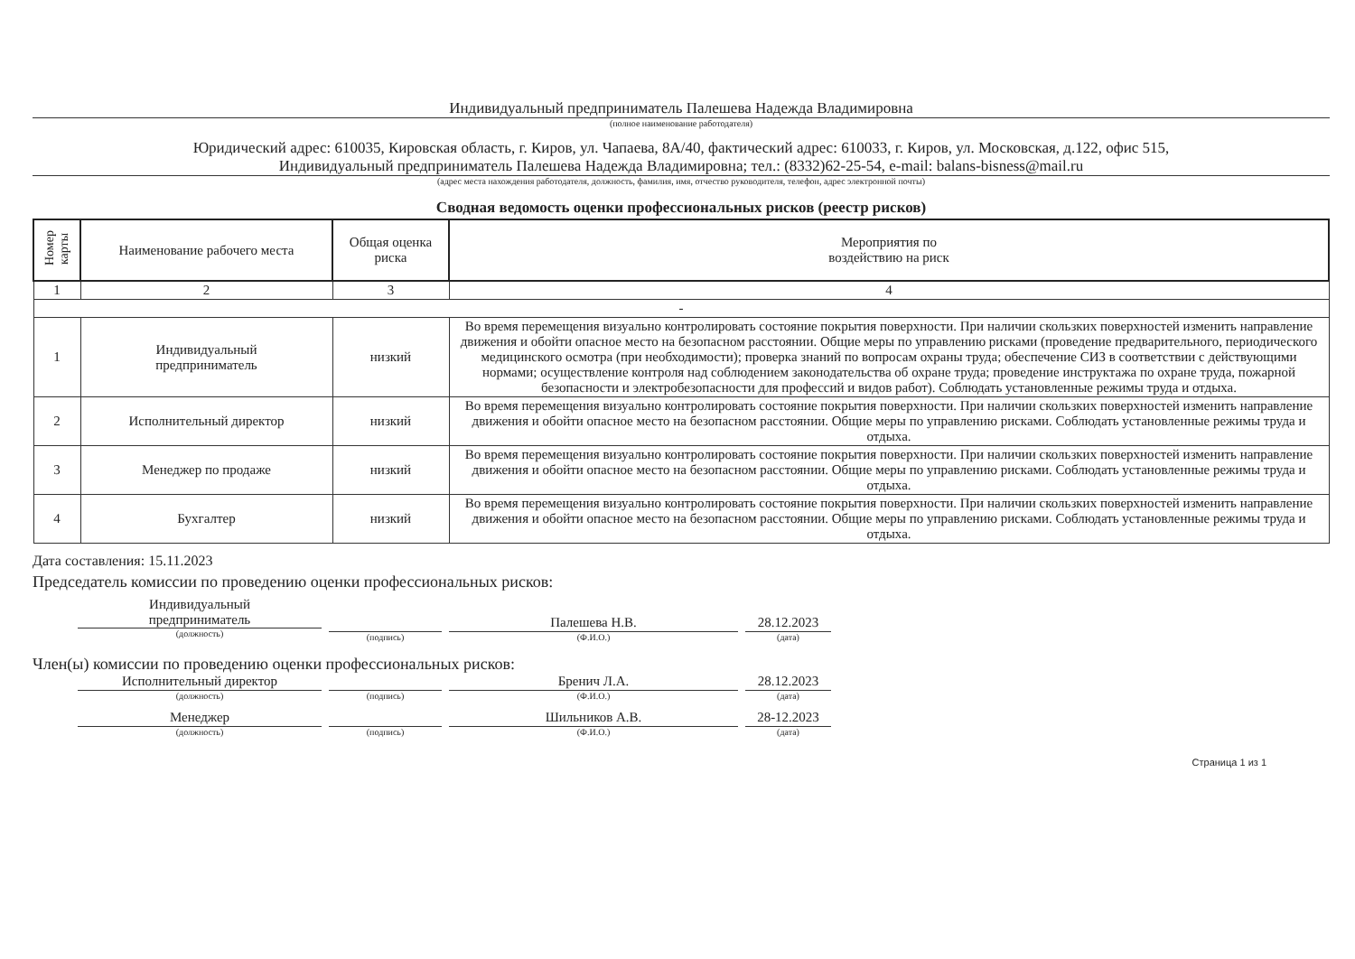Индивидуальный предприниматель Палешева Надежда Владимировна
(полное наименование работодателя)
Юридический адрес: 610035, Кировская область, г. Киров, ул. Чапаева, 8А/40, фактический адрес: 610033, г. Киров, ул. Московская, д.122, офис 515,
Индивидуальный предприниматель Палешева Надежда Владимировна; тел.: (8332)62-25-54, e-mail: balans-bisness@mail.ru
(адрес места нахождения работодателя, должность, фамилия, имя, отчество руководителя, телефон, адрес электронной почты)
Сводная ведомость оценки профессиональных рисков (реестр рисков)
| Номер карты | Наименование рабочего места | Общая оценка риска | Мероприятия по воздействию на риск |
| --- | --- | --- | --- |
| 1 | 2 | 3 | 4 |
| - | | | |
| 1 | Индивидуальный предприниматель | низкий | Во время перемещения визуально контролировать состояние покрытия поверхности. При наличии скользких поверхностей изменить направление движения и обойти опасное место на безопасном расстоянии. Общие меры по управлению рисками (проведение предварительного, периодического медицинского осмотра (при необходимости); проверка знаний по вопросам охраны труда; обеспечение СИЗ в соответствии с действующими нормами; осуществление контроля над соблюдением законодательства об охране труда; проведение инструктажа по охране труда, пожарной безопасности и электробезопасности для профессий и видов работ). Соблюдать установленные режимы труда и отдыха. |
| 2 | Исполнительный директор | низкий | Во время перемещения визуально контролировать состояние покрытия поверхности. При наличии скользких поверхностей изменить направление движения и обойти опасное место на безопасном расстоянии. Общие меры по управлению рисками. Соблюдать установленные режимы труда и отдыха. |
| 3 | Менеджер по продаже | низкий | Во время перемещения визуально контролировать состояние покрытия поверхности. При наличии скользких поверхностей изменить направление движения и обойти опасное место на безопасном расстоянии. Общие меры по управлению рисками. Соблюдать установленные режимы труда и отдыха. |
| 4 | Бухгалтер | низкий | Во время перемещения визуально контролировать состояние покрытия поверхности. При наличии скользких поверхностей изменить направление движения и обойти опасное место на безопасном расстоянии. Общие меры по управлению рисками. Соблюдать установленные режимы труда и отдыха. |
Дата составления: 15.11.2023
Председатель комиссии по проведению оценки профессиональных рисков:
Индивидуальный
предприниматель
(должность)
(подпись)
Палешева Н.В.
(Ф.И.О.)
28.12.2023
(дата)
Член(ы) комиссии по проведению оценки профессиональных рисков:
Исполнительный директор
(должность)
(подпись)
Бренич Л.А.
(Ф.И.О.)
28.12.2023
(дата)
Менеджер
(должность)
(подпись)
Шильников А.В.
(Ф.И.О.)
28-12.2023
(дата)
Страница 1 из 1